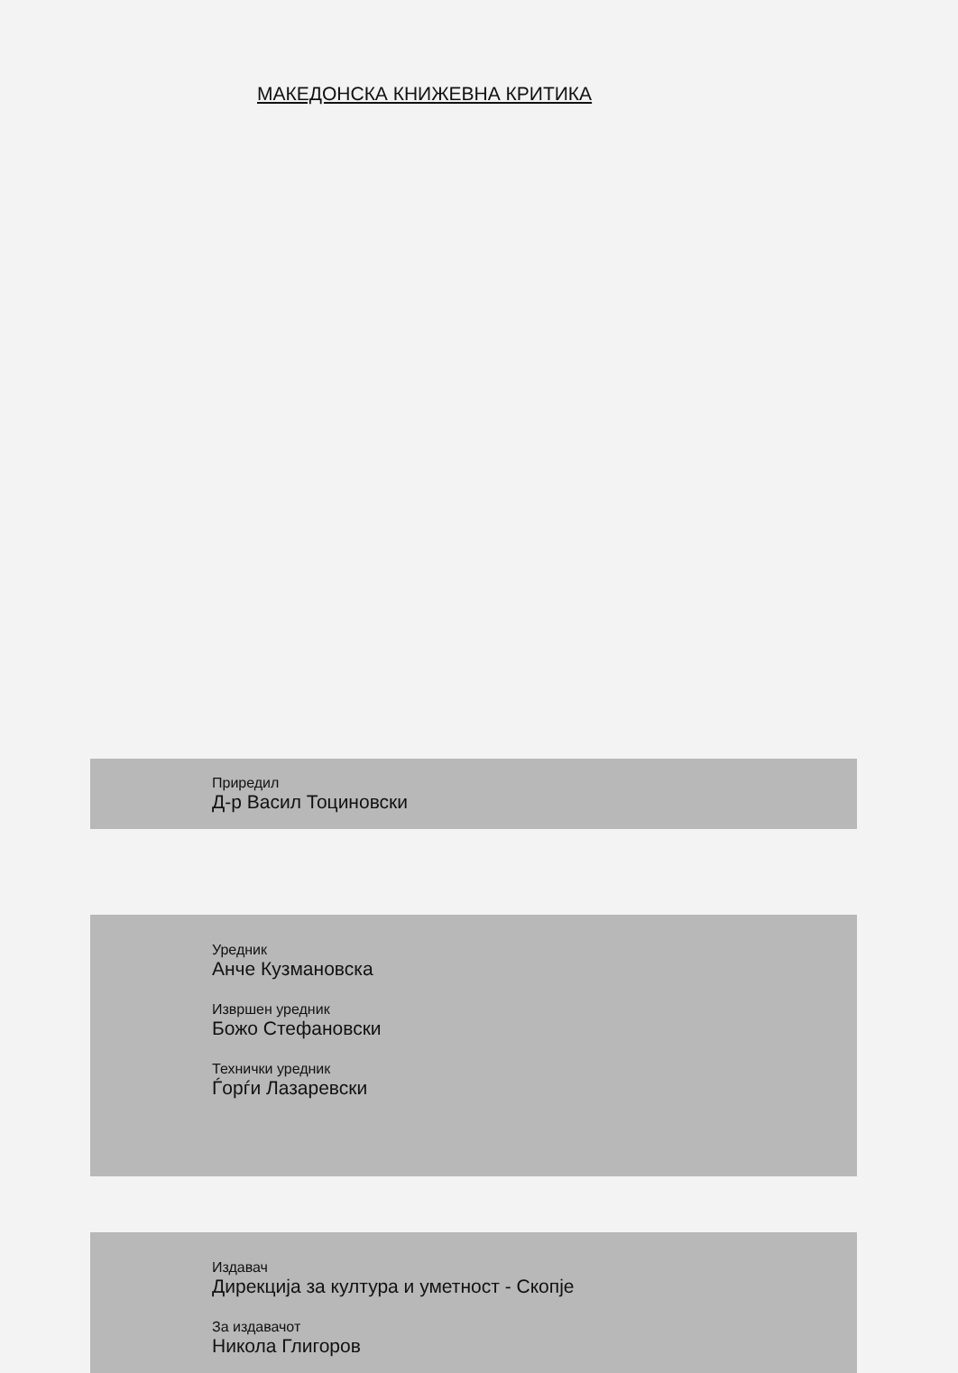МАКЕДОНСКА КНИЖЕВНА КРИТИКА
Приредил
Д-р Васил Тоциновски
Уредник
Анче Кузмановска
Извршен уредник
Божо Стефановски
Технички уредник
Ѓорѓи Лазаревски
Издавач
Дирекција за култура и уметност - Скопје
За издавачот
Никола Глигоров